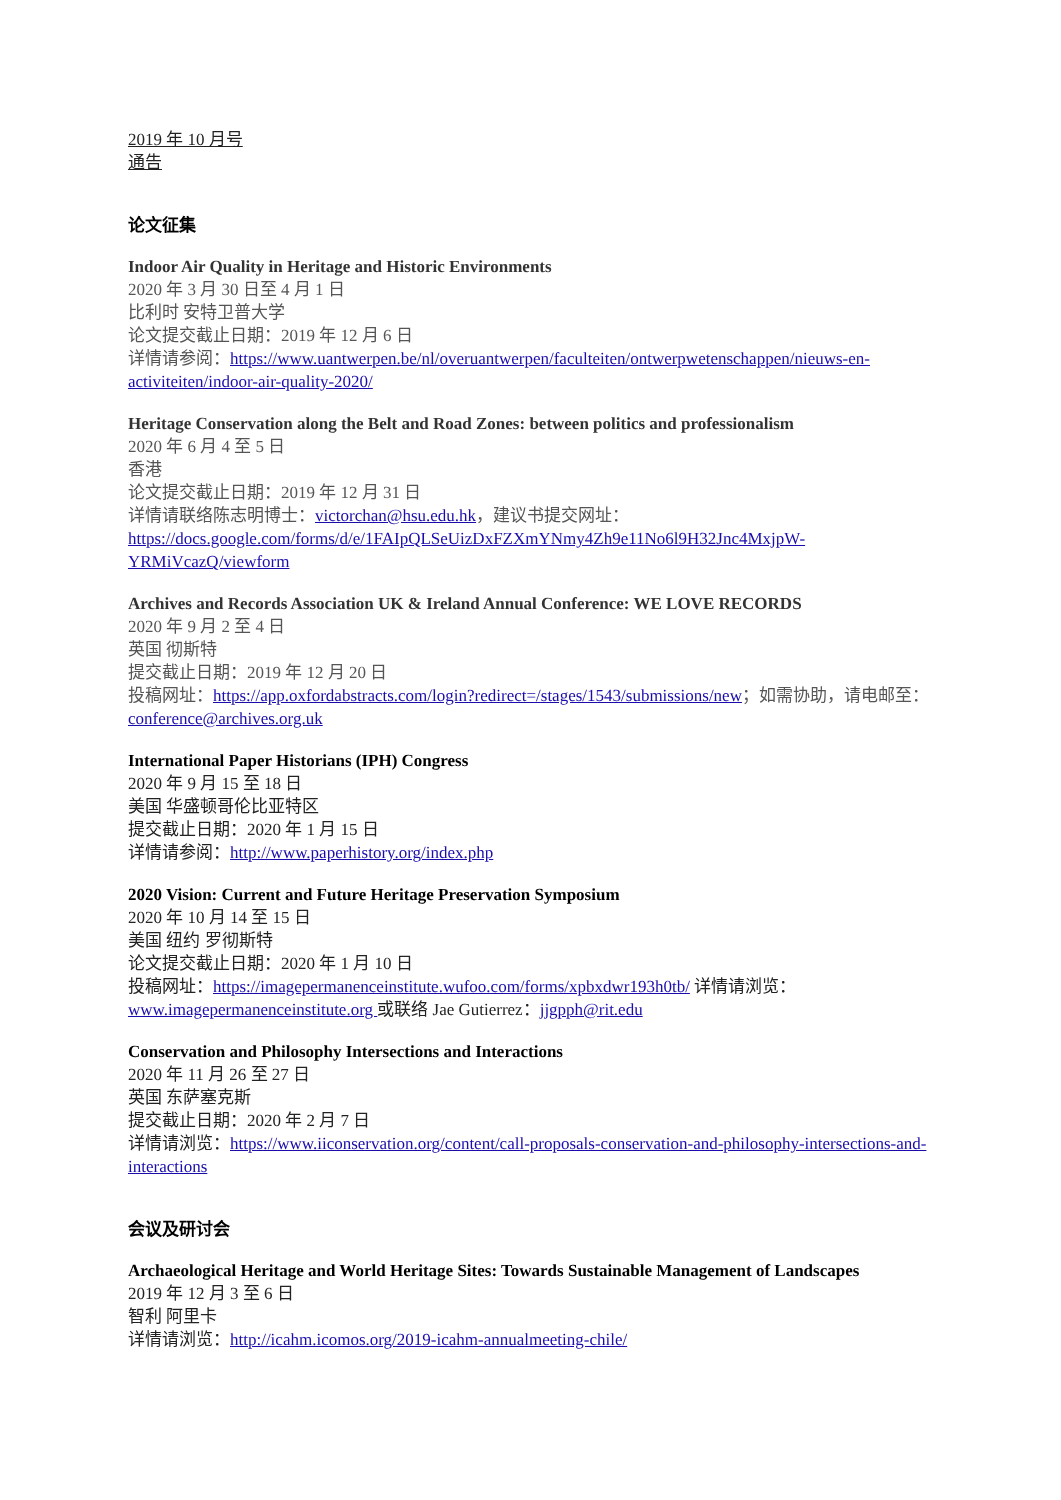2019 年 10 月号
通告
论文征集
Indoor Air Quality in Heritage and Historic Environments
2020 年 3 月 30 日至 4 月 1 日
比利时 安特卫普大学
论文提交截止日期：2019 年 12 月 6 日
详情请参阅：https://www.uantwerpen.be/nl/overuantwerpen/faculteiten/ontwerpwetenschappen/nieuws-en-activiteiten/indoor-air-quality-2020/
Heritage Conservation along the Belt and Road Zones: between politics and professionalism
2020 年 6 月 4 至 5 日
香港
论文提交截止日期：2019 年 12 月 31 日
详情请联络陈志明博士：victorchan@hsu.edu.hk，建议书提交网址：https://docs.google.com/forms/d/e/1FAIpQLSeUizDxFZXmYNmy4Zh9e11No6l9H32Jnc4MxjpW-YRMiVcazQ/viewform
Archives and Records Association UK & Ireland Annual Conference: WE LOVE RECORDS
2020 年 9 月 2 至 4 日
英国 彻斯特
提交截止日期：2019 年 12 月 20 日
投稿网址：https://app.oxfordabstracts.com/login?redirect=/stages/1543/submissions/new；如需协助，请电邮至：conference@archives.org.uk
International Paper Historians (IPH) Congress
2020 年 9 月 15 至 18 日
美国 华盛顿哥伦比亚特区
提交截止日期：2020 年 1 月 15 日
详情请参阅：http://www.paperhistory.org/index.php
2020 Vision: Current and Future Heritage Preservation Symposium
2020 年 10 月 14 至 15 日
美国 纽约 罗彻斯特
论文提交截止日期：2020 年 1 月 10 日
投稿网址：https://imagepermanenceinstitute.wufoo.com/forms/xpbxdwr193h0tb/ 详情请浏览： www.imagepermanenceinstitute.org 或联络 Jae Gutierrez：jjgpph@rit.edu
Conservation and Philosophy Intersections and Interactions
2020 年 11 月 26 至 27 日
英国 东萨塞克斯
提交截止日期：2020 年 2 月 7 日
详情请浏览：https://www.iiconservation.org/content/call-proposals-conservation-and-philosophy-intersections-and-interactions
会议及研讨会
Archaeological Heritage and World Heritage Sites: Towards Sustainable Management of Landscapes
2019 年 12 月 3 至 6 日
智利 阿里卡
详情请浏览：http://icahm.icomos.org/2019-icahm-annualmeeting-chile/